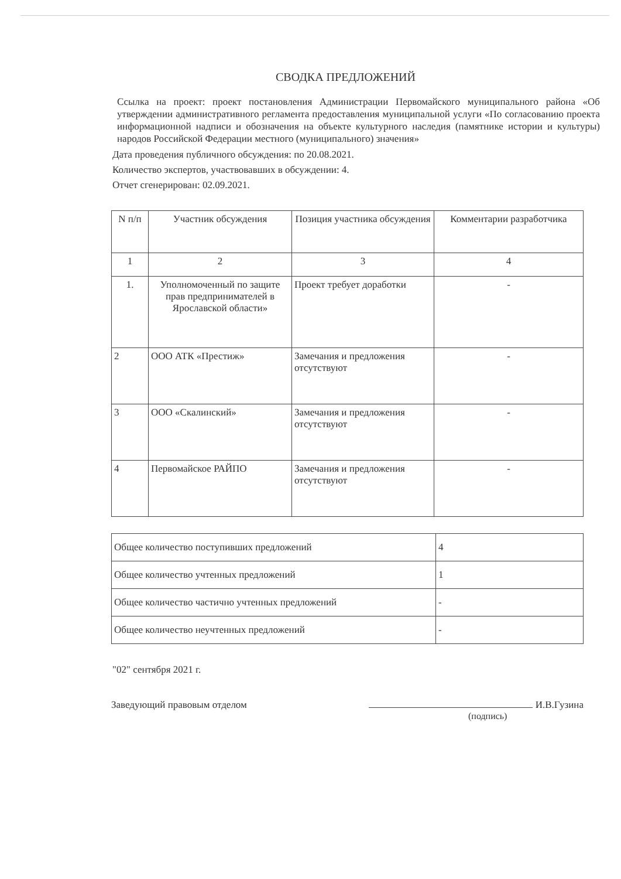СВОДКА ПРЕДЛОЖЕНИЙ
Ссылка на проект: проект постановления Администрации Первомайского муниципального района «Об утверждении административного регламента предоставления муниципальной услуги «По согласованию проекта информационной надписи и обозначения на объекте культурного наследия (памятнике истории и культуры) народов Российской Федерации местного (муниципального) значения»
Дата проведения публичного обсуждения: по 20.08.2021.
Количество экспертов, участвовавших в обсуждении: 4.
Отчет сгенерирован: 02.09.2021.
| N п/п | Участник обсуждения | Позиция участника обсуждения | Комментарии разработчика |
| --- | --- | --- | --- |
| 1 | 2 | 3 | 4 |
| 1. | Уполномоченный по защите прав предпринимателей в Ярославской области» | Проект требует доработки | - |
| 2 | ООО АТК «Престиж» | Замечания и предложения отсутствуют | - |
| 3 | ООО «Скалинский» | Замечания и предложения отсутствуют | - |
| 4 | Первомайское РАЙПО | Замечания и предложения отсутствуют | - |
| Общее количество поступивших предложений | 4 |
| Общее количество учтенных предложений | 1 |
| Общее количество частично учтенных предложений | - |
| Общее количество неучтенных предложений | - |
"02" сентября 2021 г.
Заведующий правовым отделом И.В.Гузина
(подпись)